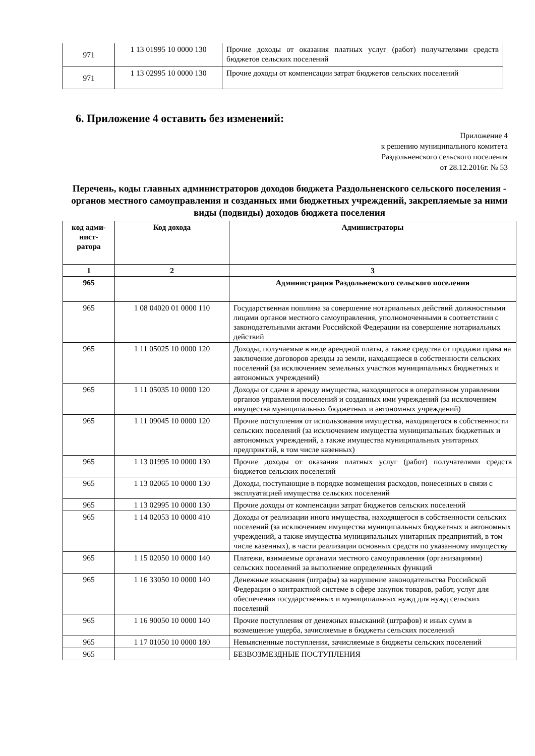| 971 | 1 13 01995 10 0000 130 | Прочие доходы от оказания платных услуг (работ) получателями средств бюджетов сельских поселений |
| 971 | 1 13 02995 10 0000 130 | Прочие доходы от компенсации затрат бюджетов сельских поселений |
6. Приложение 4 оставить без изменений:
Приложение 4
к решению муниципального комитета
Раздольненского сельского поселения
от 28.12.2016г. № 53
Перечень, коды главных администраторов доходов бюджета Раздольненского сельского поселения - органов местного самоуправления и созданных ими бюджетных учреждений, закрепляемые за ними виды (подвиды) доходов бюджета поселения
| код адми- нист- ратора | Код дохода | Администраторы |
| --- | --- | --- |
| 1 | 2 | 3 |
| 965 | | Администрация Раздольненского сельского поселения |
| 965 | 1 08 04020 01 0000 110 | Государственная пошлина за совершение нотариальных действий должностными лицами органов местного самоуправления, уполномоченными в соответствии с законодательными актами Российской Федерации на совершение нотариальных действий |
| 965 | 1 11 05025 10 0000 120 | Доходы, получаемые в виде арендной платы, а также средства от продажи права на заключение договоров аренды за земли, находящиеся в собственности сельских поселений (за исключением земельных участков муниципальных бюджетных и автономных учреждений) |
| 965 | 1 11 05035 10 0000 120 | Доходы от сдачи в аренду имущества, находящегося в оперативном управлении органов управления поселений и созданных ими учреждений (за исключением имущества муниципальных бюджетных и автономных учреждений) |
| 965 | 1 11 09045 10 0000 120 | Прочие поступления от использования имущества, находящегося в собственности сельских поселений (за исключением имущества муниципальных бюджетных и автономных учреждений, а также имущества муниципальных унитарных предприятий, в том числе казенных) |
| 965 | 1 13 01995 10 0000 130 | Прочие доходы от оказания платных услуг (работ) получателями средств бюджетов сельских поселений |
| 965 | 1 13 02065 10 0000 130 | Доходы, поступающие в порядке возмещения расходов, понесенных в связи с эксплуатацией имущества сельских поселений |
| 965 | 1 13 02995 10 0000 130 | Прочие доходы от компенсации затрат бюджетов сельских поселений |
| 965 | 1 14 02053 10 0000 410 | Доходы от реализации иного имущества, находящегося в собственности сельских поселений (за исключением имущества муниципальных бюджетных и автономных учреждений, а также имущества муниципальных унитарных предприятий, в том числе казенных), в части реализации основных средств по указанному имуществу |
| 965 | 1 15 02050 10 0000 140 | Платежи, взимаемые органами местного самоуправления (организациями) сельских поселений за выполнение определенных функций |
| 965 | 1 16 33050 10 0000 140 | Денежные взыскания (штрафы) за нарушение законодательства Российской Федерации о контрактной системе в сфере закупок товаров, работ, услуг для обеспечения государственных и муниципальных нужд для нужд сельских поселений |
| 965 | 1 16 90050 10 0000 140 | Прочие поступления от денежных взысканий (штрафов) и иных сумм в возмещение ущерба, зачисляемые в бюджеты сельских поселений |
| 965 | 1 17 01050 10 0000 180 | Невыясненные поступления, зачисляемые в бюджеты сельских поселений |
| 965 | | БЕЗВОЗМЕЗДНЫЕ ПОСТУПЛЕНИЯ |